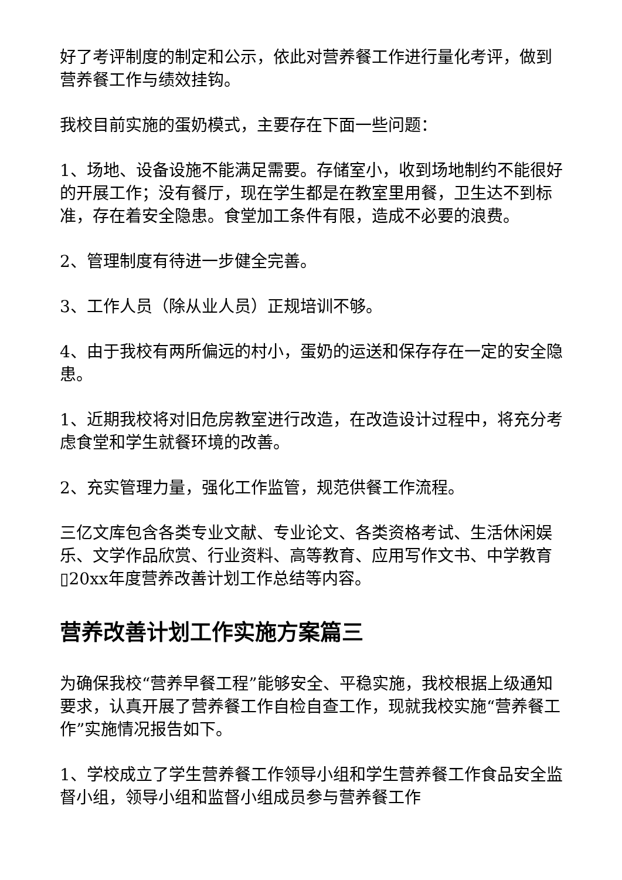好了考评制度的制定和公示，依此对营养餐工作进行量化考评，做到营养餐工作与绩效挂钩。
我校目前实施的蛋奶模式，主要存在下面一些问题：
1、场地、设备设施不能满足需要。存储室小，收到场地制约不能很好的开展工作；没有餐厅，现在学生都是在教室里用餐，卫生达不到标准，存在着安全隐患。食堂加工条件有限，造成不必要的浪费。
2、管理制度有待进一步健全完善。
3、工作人员（除从业人员）正规培训不够。
4、由于我校有两所偏远的村小，蛋奶的运送和保存存在一定的安全隐患。
1、近期我校将对旧危房教室进行改造，在改造设计过程中，将充分考虑食堂和学生就餐环境的改善。
2、充实管理力量，强化工作监管，规范供餐工作流程。
三亿文库包含各类专业文献、专业论文、各类资格考试、生活休闲娱乐、文学作品欣赏、行业资料、高等教育、应用写作文书、中学教育▯20xx年度营养改善计划工作总结等内容。
营养改善计划工作实施方案篇三
为确保我校“营养早餐工程”能够安全、平稳实施，我校根据上级通知要求，认真开展了营养餐工作自检自查工作，现就我校实施“营养餐工作”实施情况报告如下。
1、学校成立了学生营养餐工作领导小组和学生营养餐工作食品安全监督小组，领导小组和监督小组成员参与营养餐工作